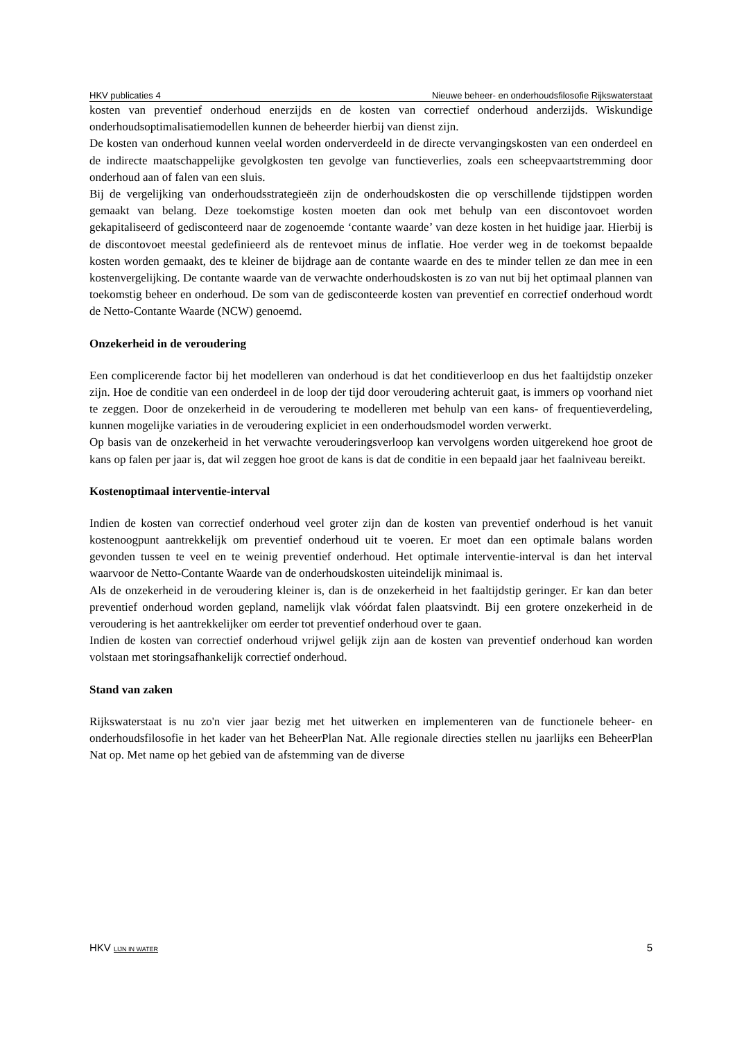HKV publicaties 4 Nieuwe beheer- en onderhoudsfilosofie Rijkswaterstaat
kosten van preventief onderhoud enerzijds en de kosten van correctief onderhoud anderzijds. Wiskundige onderhoudsoptimalisatiemodellen kunnen de beheerder hierbij van dienst zijn.
De kosten van onderhoud kunnen veelal worden onderverdeeld in de directe vervangingskosten van een onderdeel en de indirecte maatschappelijke gevolgkosten ten gevolge van functieverlies, zoals een scheepvaartstremming door onderhoud aan of falen van een sluis.
Bij de vergelijking van onderhoudsstrategieën zijn de onderhoudskosten die op verschillende tijdstippen worden gemaakt van belang. Deze toekomstige kosten moeten dan ook met behulp van een discontovoet worden gekapitaliseerd of gedisconteerd naar de zogenoemde ‘contante waarde’ van deze kosten in het huidige jaar. Hierbij is de discontovoet meestal gedefinieerd als de rentevoet minus de inflatie. Hoe verder weg in de toekomst bepaalde kosten worden gemaakt, des te kleiner de bijdrage aan de contante waarde en des te minder tellen ze dan mee in een kostenvergelijking. De contante waarde van de verwachte onderhoudskosten is zo van nut bij het optimaal plannen van toekomstig beheer en onderhoud. De som van de gedisconteerde kosten van preventief en correctief onderhoud wordt de Netto-Contante Waarde (NCW) genoemd.
Onzekerheid in de veroudering
Een complicerende factor bij het modelleren van onderhoud is dat het conditieverloop en dus het faaltijdstip onzeker zijn. Hoe de conditie van een onderdeel in de loop der tijd door veroudering achteruit gaat, is immers op voorhand niet te zeggen. Door de onzekerheid in de veroudering te modelleren met behulp van een kans- of frequentieverdeling, kunnen mogelijke variaties in de veroudering expliciet in een onderhoudsmodel worden verwerkt.
Op basis van de onzekerheid in het verwachte verouderingsverloop kan vervolgens worden uitgerekend hoe groot de kans op falen per jaar is, dat wil zeggen hoe groot de kans is dat de conditie in een bepaald jaar het faalniveau bereikt.
Kostenoptimaal interventie-interval
Indien de kosten van correctief onderhoud veel groter zijn dan de kosten van preventief onderhoud is het vanuit kostenoogpunt aantrekkelijk om preventief onderhoud uit te voeren. Er moet dan een optimale balans worden gevonden tussen te veel en te weinig preventief onderhoud. Het optimale interventie-interval is dan het interval waarvoor de Netto-Contante Waarde van de onderhoudskosten uiteindelijk minimaal is.
Als de onzekerheid in de veroudering kleiner is, dan is de onzekerheid in het faaltijdstip geringer. Er kan dan beter preventief onderhoud worden gepland, namelijk vlak vóórdat falen plaatsvindt. Bij een grotere onzekerheid in de veroudering is het aantrekkelijker om eerder tot preventief onderhoud over te gaan.
Indien de kosten van correctief onderhoud vrijwel gelijk zijn aan de kosten van preventief onderhoud kan worden volstaan met storingsafhankelijk correctief onderhoud.
Stand van zaken
Rijkswaterstaat is nu zo'n vier jaar bezig met het uitwerken en implementeren van de functionele beheer- en onderhoudsfilosofie in het kader van het BeheerPlan Nat. Alle regionale directies stellen nu jaarlijks een BeheerPlan Nat op. Met name op het gebied van de afstemming van de diverse
HKV LIJN IN WATER 5